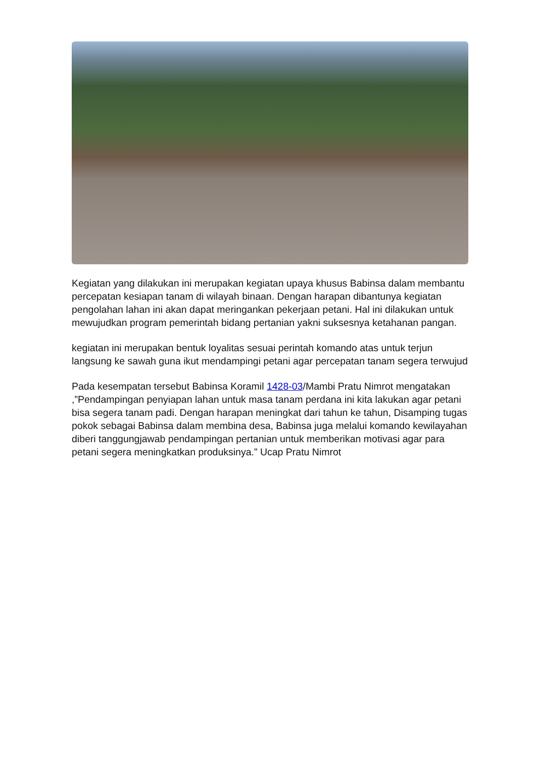Kegiatan yang dilakukan ini merupakan kegiatan upaya khusus Babinsa dalam membantu percepatan kesiapan tanam di wilayah binaan. Dengan harapan dibantunya kegiatan pengolahan lahan ini akan dapat meringankan pekerjaan petani. Hal ini dilakukan untuk mewujudkan program pemerintah bidang pertanian yakni suksesnya ketahanan pangan.
kegiatan ini merupakan bentuk loyalitas sesuai perintah komando atas untuk terjun langsung ke sawah guna ikut mendampingi petani agar percepatan tanam segera terwujud
Pada kesempatan tersebut Babinsa Koramil 1428-03/Mambi Pratu Nimrot mengatakan ,”Pendampingan penyiapan lahan untuk masa tanam perdana ini kita lakukan agar petani bisa segera tanam padi. Dengan harapan meningkat dari tahun ke tahun, Disamping tugas pokok sebagai Babinsa dalam membina desa, Babinsa juga melalui komando kewilayahan diberi tanggungjawab pendampingan pertanian untuk memberikan motivasi agar para petani segera meningkatkan produksinya.” Ucap Pratu Nimrot